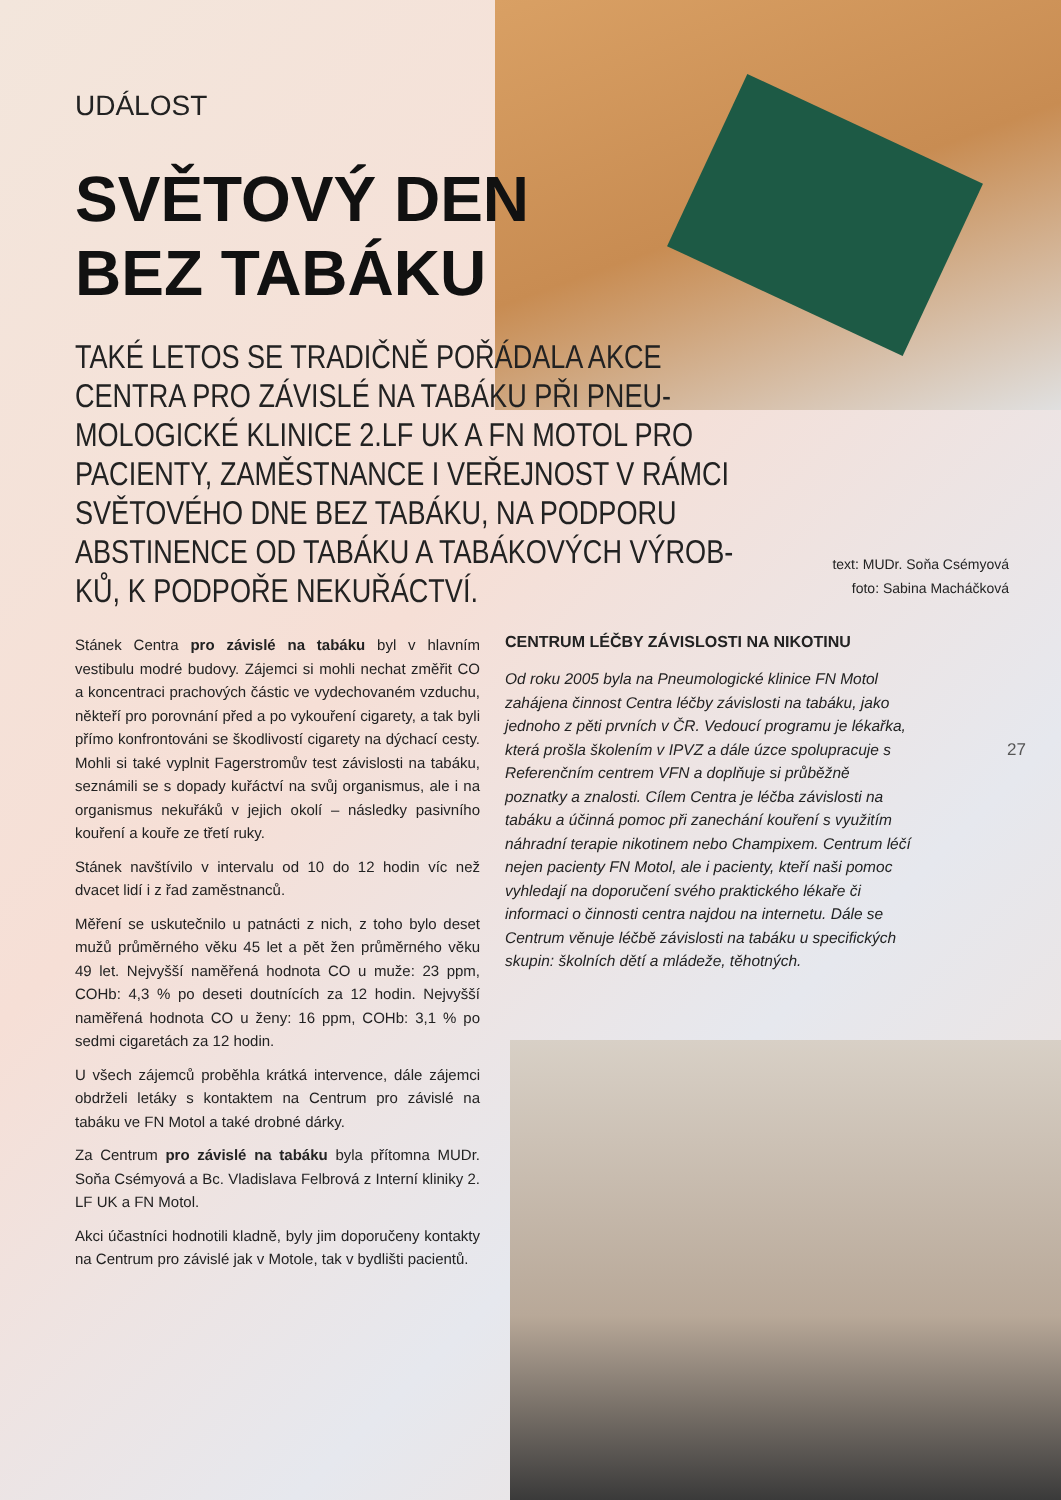UDÁLOST
SVĚTOVÝ DEN
BEZ TABÁKU
TAKÉ LETOS SE TRADIČNĚ POŘÁDALA AKCE CENTRA PRO ZÁVISLÉ NA TABÁKU PŘI PNEU-MOLOGICKÉ KLINICE 2.LF UK A FN MOTOL PRO PACIENTY, ZAMĚSTNANCE I VEŘEJNOST V RÁMCI SVĚTOVÉHO DNE BEZ TABÁKU, NA PODPORU ABSTINENCE OD TABÁKU A TABÁKOVÝCH VÝROB-KŮ, K PODPOŘE NEKUŘÁCTVÍ.
Stánek Centra pro závislé na tabáku byl v hlavním vestibulu modré budovy. Zájemci si mohli nechat změřit CO a koncentraci prachových částic ve vydechovaném vzduchu, někteří pro porovnání před a po vykouření cigarety, a tak byli přímo konfrontováni se škodlivostí cigarety na dýchací cesty. Mohli si také vyplnit Fagerstromův test závislosti na tabáku, seznámili se s dopady kuřáctví na svůj organismus, ale i na organismus nekuřáků v jejich okolí – následky pasivního kouření a kouře ze třetí ruky.
Stánek navštívilo v intervalu od 10 do 12 hodin víc než dvacet lidí i z řad zaměstnanců.
Měření se uskutečnilo u patnácti z nich, z toho bylo deset mužů průměrného věku 45 let a pět žen průměrného věku 49 let. Nejvyšší naměřená hodnota CO u muže: 23 ppm, COHb: 4,3 % po deseti doutnících za 12 hodin. Nejvyšší naměřená hodnota CO u ženy: 16 ppm, COHb: 3,1 % po sedmi cigaretách za 12 hodin.
U všech zájemců proběhla krátká intervence, dále zájemci obdrželi letáky s kontaktem na Centrum pro závislé na tabáku ve FN Motol a také drobné dárky.
Za Centrum pro závislé na tabáku byla přítomna MUDr. Soňa Csémyová a Bc. Vladislava Felbrová z Interní kliniky 2. LF UK a FN Motol.
Akci účastníci hodnotili kladně, byly jim doporučeny kontakty na Centrum pro závislé jak v Motole, tak v bydlišti pacientů.
CENTRUM LÉČBY ZÁVISLOSTI NA NIKOTINU
Od roku 2005 byla na Pneumologické klinice FN Motol zahájena činnost Centra léčby závislosti na tabáku, jako jednoho z pěti prvních v ČR. Vedoucí programu je lékařka, která prošla školením v IPVZ a dále úzce spolupracuje s Referenčním centrem VFN a doplňuje si průběžně poznatky a znalosti. Cílem Centra je léčba závislosti na tabáku a účinná pomoc při zanechání kouření s využitím náhradní terapie nikotinem nebo Champixem. Centrum léčí nejen pacienty FN Motol, ale i pacienty, kteří naši pomoc vyhledají na doporučení svého praktického lékaře či informaci o činnosti centra najdou na internetu. Dále se Centrum věnuje léčbě závislosti na tabáku u specifických skupin: školních dětí a mládeže, těhotných.
text: MUDr. Soňa Csémyová
foto: Sabina Macháčková
27